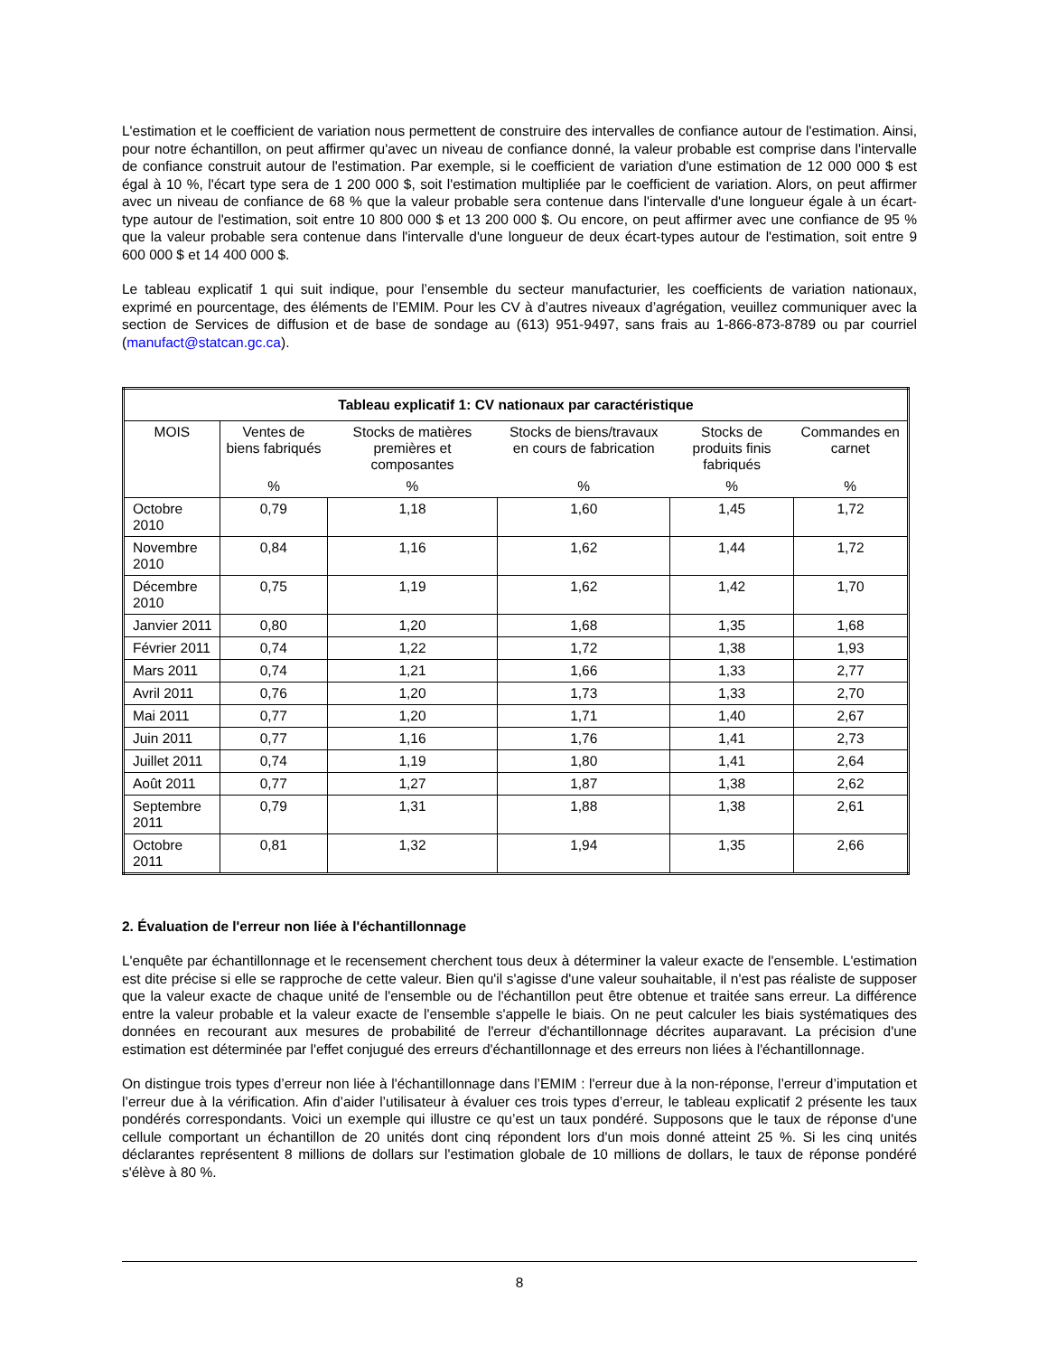L'estimation et le coefficient de variation nous permettent de construire des intervalles de confiance autour de l'estimation. Ainsi, pour notre échantillon, on peut affirmer qu'avec un niveau de confiance donné, la valeur probable est comprise dans l'intervalle de confiance construit autour de l'estimation. Par exemple, si le coefficient de variation d'une estimation de 12 000 000 $ est égal à 10 %, l'écart type sera de 1 200 000 $, soit l'estimation multipliée par le coefficient de variation. Alors, on peut affirmer avec un niveau de confiance de 68 % que la valeur probable sera contenue dans l'intervalle d'une longueur égale à un écart-type autour de l'estimation, soit entre 10 800 000 $ et 13 200 000 $. Ou encore, on peut affirmer avec une confiance de 95 % que la valeur probable sera contenue dans l'intervalle d'une longueur de deux écart-types autour de l'estimation, soit entre 9 600 000 $ et 14 400 000 $.
Le tableau explicatif 1 qui suit indique, pour l’ensemble du secteur manufacturier, les coefficients de variation nationaux, exprimé en pourcentage, des éléments de l’EMIM. Pour les CV à d’autres niveaux d’agrégation, veuillez communiquer avec la section de Services de diffusion et de base de sondage au (613) 951-9497, sans frais au 1-866-873-8789 ou par courriel (manufact@statcan.gc.ca).
| Tableau explicatif 1: CV nationaux par caractéristique | | | | | |
| --- | --- | --- | --- | --- | --- |
| MOIS | Ventes de biens fabriqués | Stocks de matières premières et composantes | Stocks de biens/travaux en cours de fabrication | Stocks de produits finis fabriqués | Commandes en carnet |
| | % | % | % | % | % |
| Octobre 2010 | 0,79 | 1,18 | 1,60 | 1,45 | 1,72 |
| Novembre 2010 | 0,84 | 1,16 | 1,62 | 1,44 | 1,72 |
| Décembre 2010 | 0,75 | 1,19 | 1,62 | 1,42 | 1,70 |
| Janvier 2011 | 0,80 | 1,20 | 1,68 | 1,35 | 1,68 |
| Février 2011 | 0,74 | 1,22 | 1,72 | 1,38 | 1,93 |
| Mars 2011 | 0,74 | 1,21 | 1,66 | 1,33 | 2,77 |
| Avril 2011 | 0,76 | 1,20 | 1,73 | 1,33 | 2,70 |
| Mai 2011 | 0,77 | 1,20 | 1,71 | 1,40 | 2,67 |
| Juin 2011 | 0,77 | 1,16 | 1,76 | 1,41 | 2,73 |
| Juillet 2011 | 0,74 | 1,19 | 1,80 | 1,41 | 2,64 |
| Août 2011 | 0,77 | 1,27 | 1,87 | 1,38 | 2,62 |
| Septembre 2011 | 0,79 | 1,31 | 1,88 | 1,38 | 2,61 |
| Octobre 2011 | 0,81 | 1,32 | 1,94 | 1,35 | 2,66 |
2. Évaluation de l'erreur non liée à l'échantillonnage
L'enquête par échantillonnage et le recensement cherchent tous deux à déterminer la valeur exacte de l'ensemble. L'estimation est dite précise si elle se rapproche de cette valeur. Bien qu'il s'agisse d'une valeur souhaitable, il n'est pas réaliste de supposer que la valeur exacte de chaque unité de l'ensemble ou de l'échantillon peut être obtenue et traitée sans erreur. La différence entre la valeur probable et la valeur exacte de l'ensemble s'appelle le biais. On ne peut calculer les biais systématiques des données en recourant aux mesures de probabilité de l'erreur d'échantillonnage décrites auparavant. La précision d'une estimation est déterminée par l'effet conjugué des erreurs d'échantillonnage et des erreurs non liées à l'échantillonnage.
On distingue trois types d’erreur non liée à l'échantillonnage dans l’EMIM : l'erreur due à la non-réponse, l’erreur d’imputation et l’erreur due à la vérification. Afin d’aider l’utilisateur à évaluer ces trois types d’erreur, le tableau explicatif 2 présente les taux pondérés correspondants. Voici un exemple qui illustre ce qu’est un taux pondéré. Supposons que le taux de réponse d'une cellule comportant un échantillon de 20 unités dont cinq répondent lors d'un mois donné atteint 25 %. Si les cinq unités déclarantes représentent 8 millions de dollars sur l'estimation globale de 10 millions de dollars, le taux de réponse pondéré s'élève à 80 %.
8